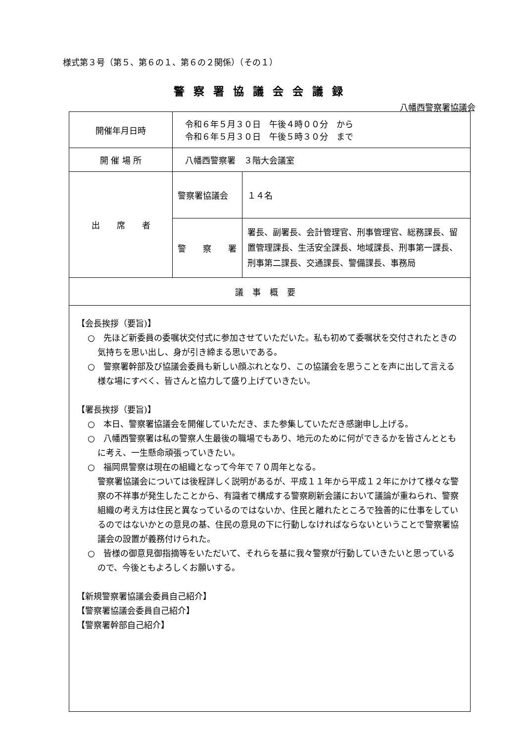様式第３号（第５、第６の１、第６の２関係）（その１）
警察署協議会会議録
八幡西警察署協議会
| 開催年月日時 | 令和６年５月３０日 午後４時００分 から 令和６年５月３０日 午後５時３０分 まで | |
| 開 催 場 所 | 八幡西警察署 ３階大会議室 | |
| 出 席 者 | 警察署協議会 | １４名 |
| | 警 察 署 | 署長、副署長、会計管理官、刑事管理官、総務課長、留置管理課長、生活安全課長、地域課長、刑事第一課長、刑事第二課長、交通課長、警備課長、事務局 |
| 議事概要 | | |
| 【会長挨拶（要旨)】 ○ 先ほど新委員の委嘱状交付式に参加させていただいた。私も初めて委嘱状を交付されたときの気持ちを思い出し、身が引き締まる思いである。 ○ 警察署幹部及び協議会委員も新しい顔ぶれとなり、この協議会を思うことを声に出して言える様な場にすべく、皆さんと協力して盛り上げていきたい。 【署長挨拶（要旨)】 ○ 本日、警察署協議会を開催していただき、また参集していただき感謝申し上げる。 ○ 八幡西警察署は私の警察人生最後の職場でもあり、地元のために何ができるかを皆さんとともに考え、一生懸命頑張っていきたい。 ○ 福岡県警察は現在の組織となって今年で７０周年となる。 警察署協議会については後程詳しく説明があるが、平成１１年から平成１２年にかけて様々な警察の不祥事が発生したことから、有識者で構成する警察刷新会議において議論が重ねられ、警察組織の考え方は住民と異なっているのではないか、住民と離れたところで独善的に仕事をしているのではないかとの意見の基、住民の意見の下に行動しなければならないということで警察署協議会の設置が義務付けられた。 ○ 皆様の御意見御指摘等をいただいて、それらを基に我々警察が行動していきたいと思っているので、今後ともよろしくお願いする。 【新規警察署協議会委員自己紹介】 【警察署協議会委員自己紹介】 【警察署幹部自己紹介】 | | |